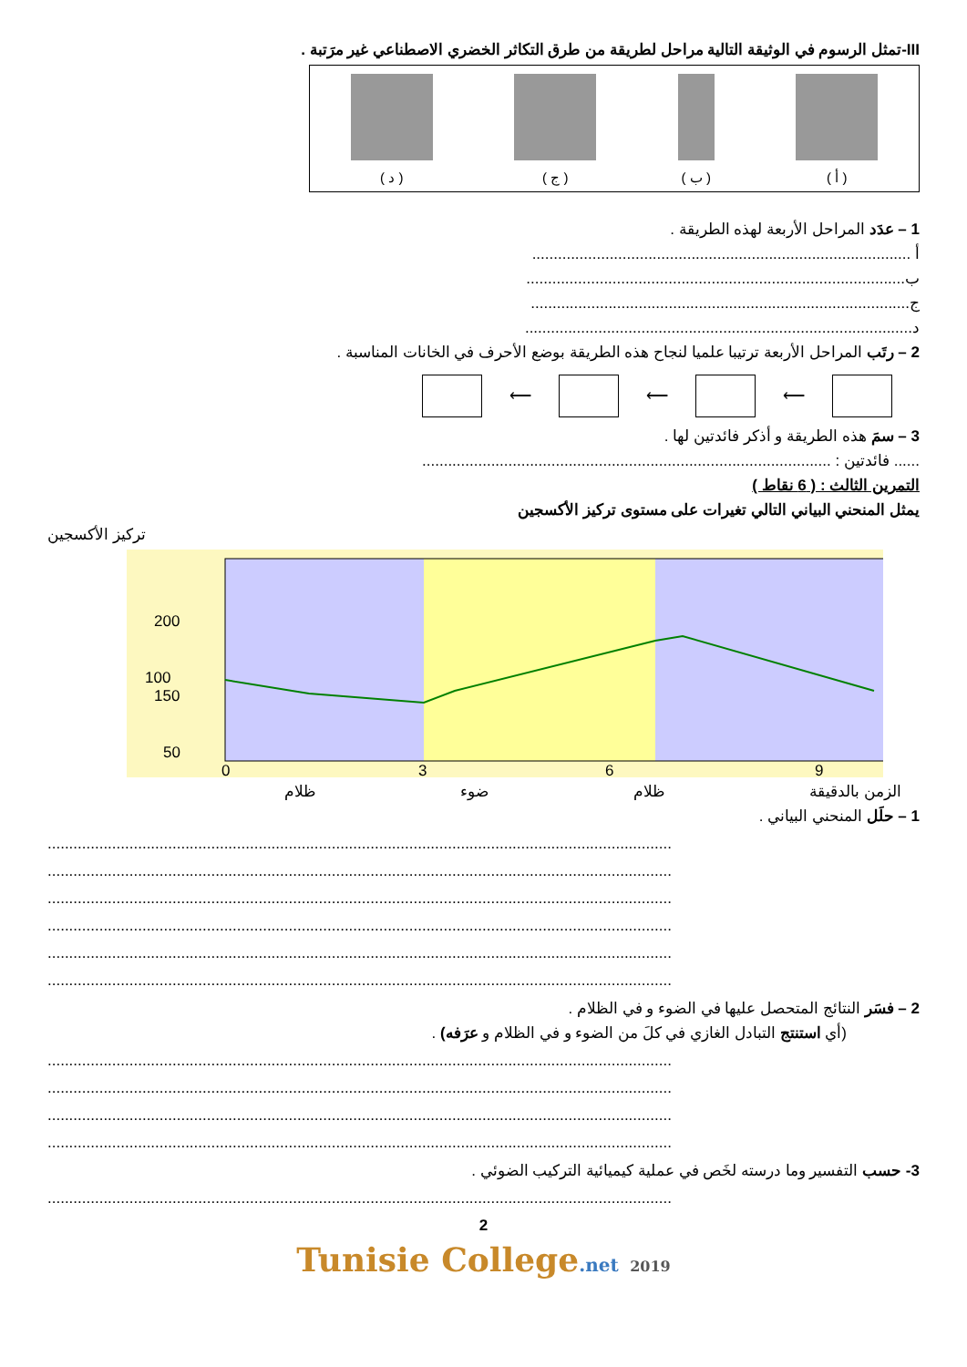III-تمثل الرسوم في الوثيقة التالية مراحل لطريقة من طرق التكاثر الخضري الاصطناعي غير مرَتبة .
( أ )
( ب )
( ج )
( د )
1 – عدَد المراحل الأربعة لهذه الطريقة .
أ ........................................................................................
ب........................................................................................
ج........................................................................................
د..........................................................................................
2 – رتَب المراحل الأربعة ترتيبا علميا لنجاح هذه الطريقة بوضع الأحرف في الخانات المناسبة .
⟵ ⟵ ⟵
3 – سمَ هذه الطريقة و أذكر فائدتين لها .
...... فائدتين : ...............................................................................................
التمرين الثالث : ( 6 نقاط )
يمثل المنحني البياني التالي تغيرات على مستوى تركيز الأكسجين
تركيز الأكسجين
200
150
100
50
0
3
6
9
الزمن بالدقيقة ظلام ضوء ظلام
1 – حلَل المنحني البياني .
.................................................................................................................................................
.................................................................................................................................................
.................................................................................................................................................
.................................................................................................................................................
.................................................................................................................................................
.................................................................................................................................................
2 – فسَر النتائج المتحصل عليها في الضوء و في الظلام .
(أي استنتج التبادل الغازي في كلَ من الضوء و في الظلام و عرَفه) .
.................................................................................................................................................
.................................................................................................................................................
.................................................................................................................................................
.................................................................................................................................................
3- حسب التفسير وما درسته لخَص في عملية كيميائية التركيب الضوئي .
.................................................................................................................................................
2
Tunisie College.net 2019